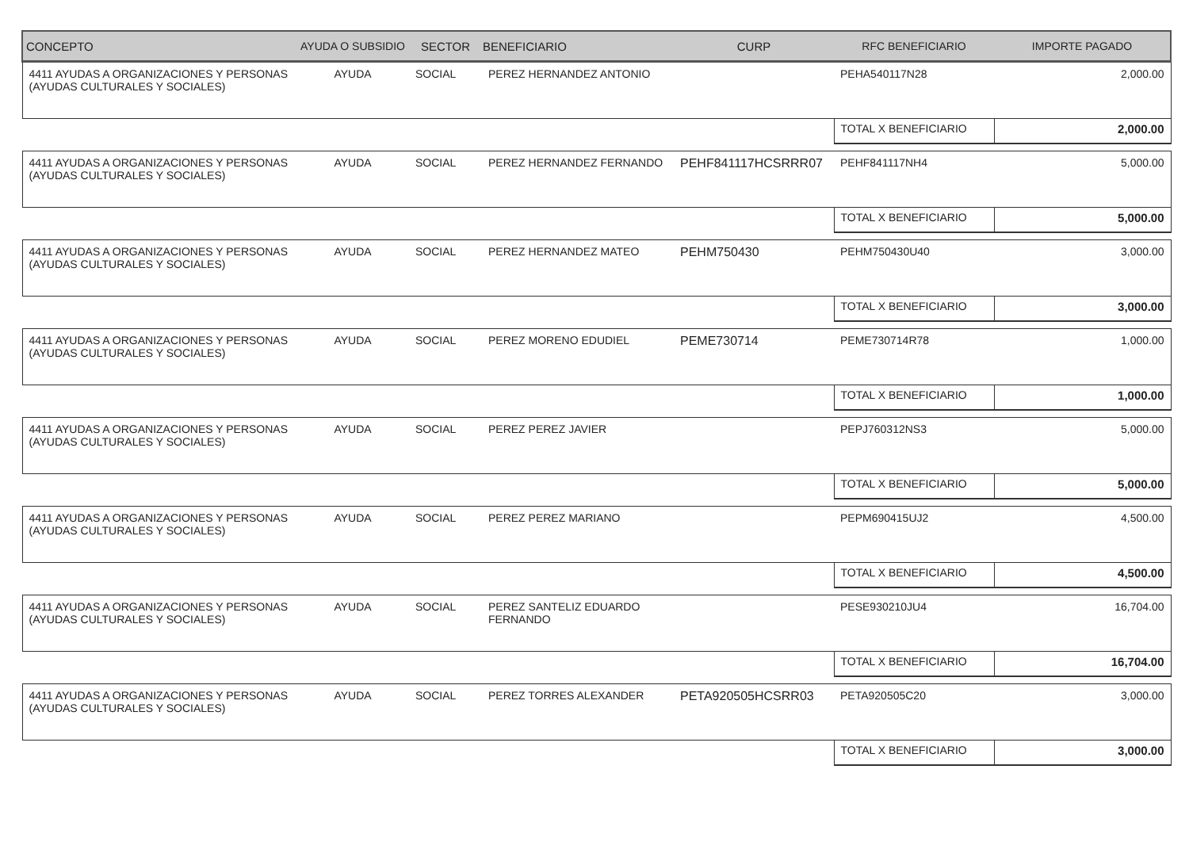| CONCEPTO | AYUDA O SUBSIDIO | SECTOR | BENEFICIARIO | CURP | RFC BENEFICIARIO | IMPORTE PAGADO |
| --- | --- | --- | --- | --- | --- | --- |
| 4411 AYUDAS A ORGANIZACIONES Y PERSONAS (AYUDAS CULTURALES Y SOCIALES) | AYUDA | SOCIAL | PEREZ HERNANDEZ ANTONIO | | PEHA540117N28 | 2,000.00 |
| | | | | | TOTAL X BENEFICIARIO | 2,000.00 |
| 4411 AYUDAS A ORGANIZACIONES Y PERSONAS (AYUDAS CULTURALES Y SOCIALES) | AYUDA | SOCIAL | PEREZ HERNANDEZ FERNANDO | PEHF841117HCSRRR07 | PEHF841117NH4 | 5,000.00 |
| | | | | | TOTAL X BENEFICIARIO | 5,000.00 |
| 4411 AYUDAS A ORGANIZACIONES Y PERSONAS (AYUDAS CULTURALES Y SOCIALES) | AYUDA | SOCIAL | PEREZ HERNANDEZ MATEO | PEHM750430 | PEHM750430U40 | 3,000.00 |
| | | | | | TOTAL X BENEFICIARIO | 3,000.00 |
| 4411 AYUDAS A ORGANIZACIONES Y PERSONAS (AYUDAS CULTURALES Y SOCIALES) | AYUDA | SOCIAL | PEREZ MORENO EDUDIEL | PEME730714 | PEME730714R78 | 1,000.00 |
| | | | | | TOTAL X BENEFICIARIO | 1,000.00 |
| 4411 AYUDAS A ORGANIZACIONES Y PERSONAS (AYUDAS CULTURALES Y SOCIALES) | AYUDA | SOCIAL | PEREZ PEREZ JAVIER | | PEPJ760312NS3 | 5,000.00 |
| | | | | | TOTAL X BENEFICIARIO | 5,000.00 |
| 4411 AYUDAS A ORGANIZACIONES Y PERSONAS (AYUDAS CULTURALES Y SOCIALES) | AYUDA | SOCIAL | PEREZ PEREZ MARIANO | | PEPM690415UJ2 | 4,500.00 |
| | | | | | TOTAL X BENEFICIARIO | 4,500.00 |
| 4411 AYUDAS A ORGANIZACIONES Y PERSONAS (AYUDAS CULTURALES Y SOCIALES) | AYUDA | SOCIAL | PEREZ SANTELIZ EDUARDO FERNANDO | | PESE930210JU4 | 16,704.00 |
| | | | | | TOTAL X BENEFICIARIO | 16,704.00 |
| 4411 AYUDAS A ORGANIZACIONES Y PERSONAS (AYUDAS CULTURALES Y SOCIALES) | AYUDA | SOCIAL | PEREZ TORRES ALEXANDER | PETA920505HCSRR03 | PETA920505C20 | 3,000.00 |
| | | | | | TOTAL X BENEFICIARIO | 3,000.00 |